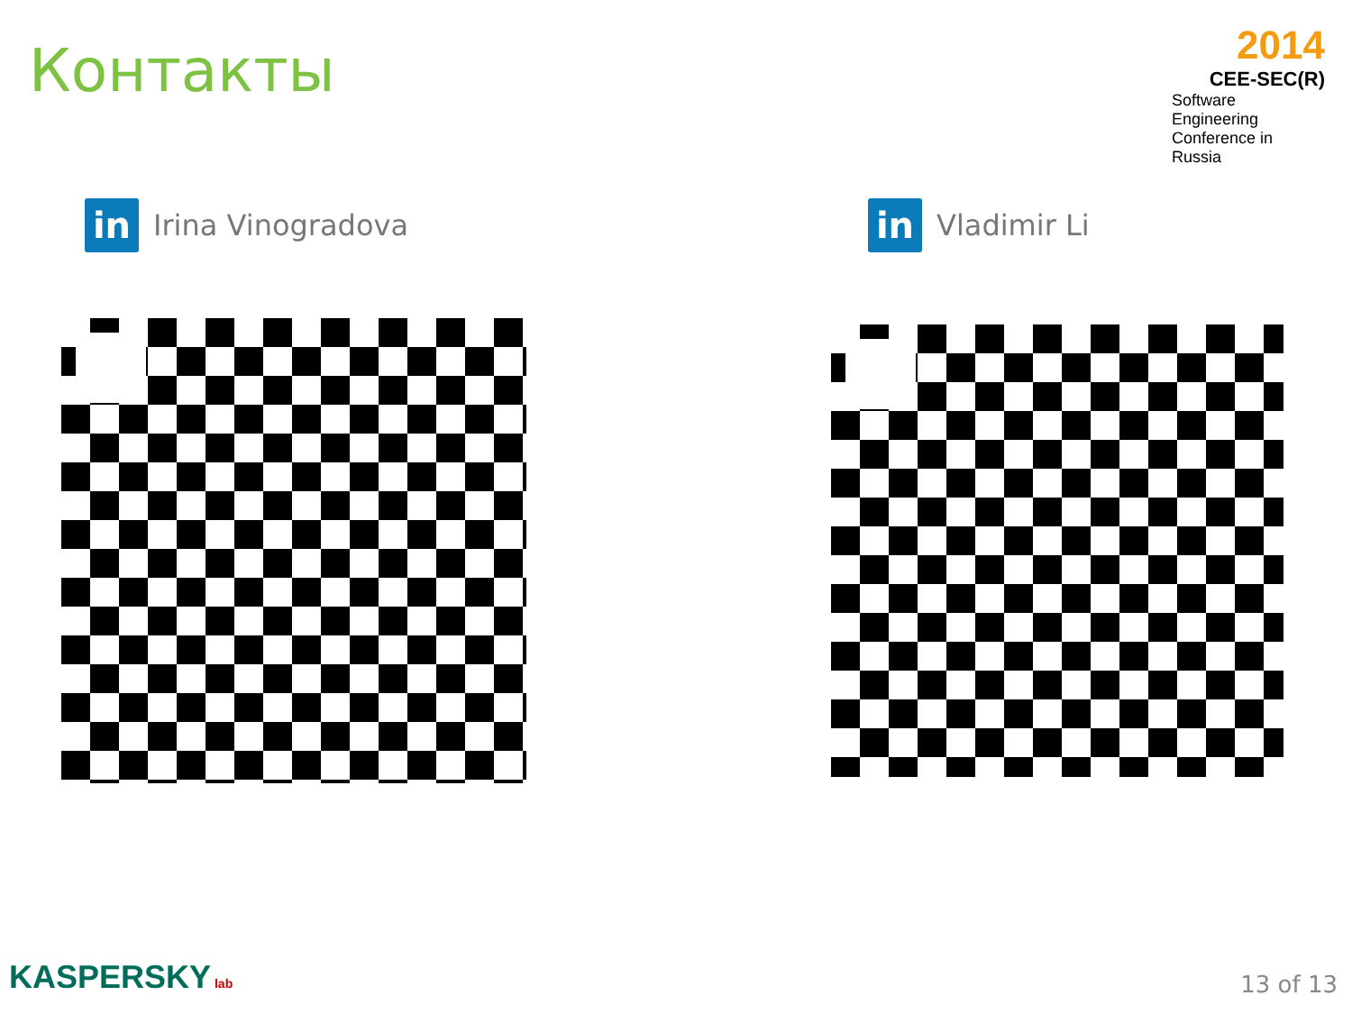Контакты
2014
CEE-SEC(R)
Software Engineering
Conference in Russia
in
Irina Vinogradova
in
Vladimir Li
KASPERSKY lab 13 of 13